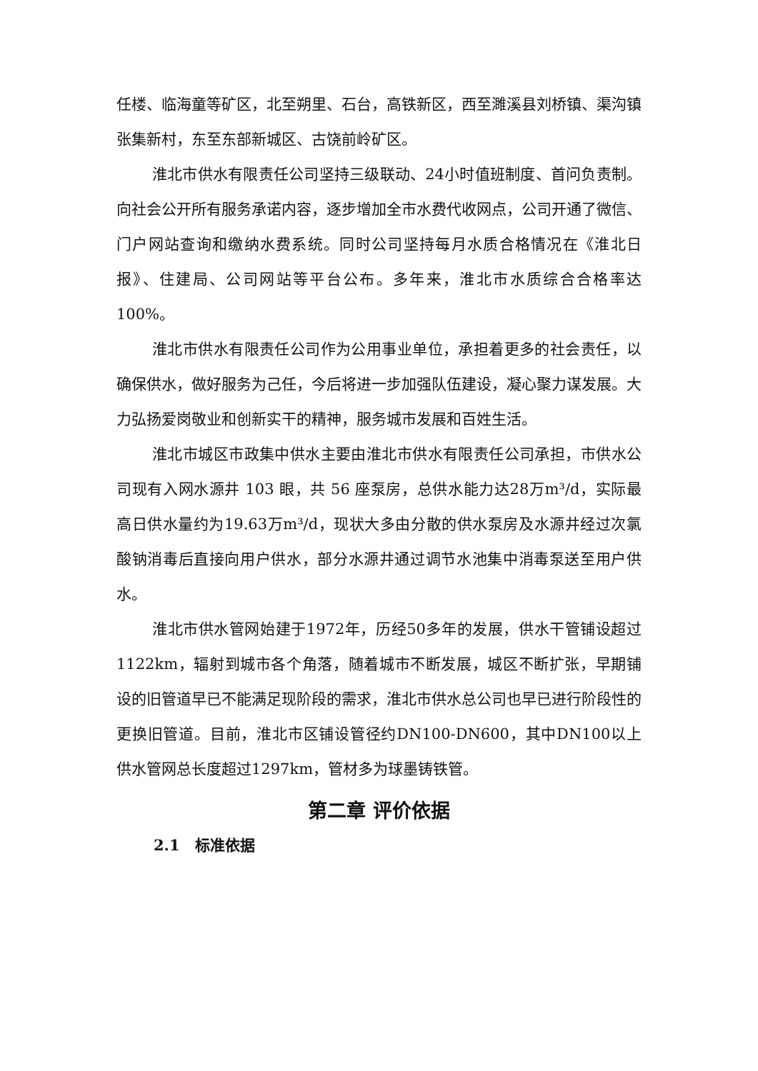任楼、临海童等矿区，北至朔里、石台，高铁新区，西至濉溪县刘桥镇、渠沟镇张集新村，东至东部新城区、古饶前岭矿区。
淮北市供水有限责任公司坚持三级联动、24小时值班制度、首问负责制。向社会公开所有服务承诺内容，逐步增加全市水费代收网点，公司开通了微信、门户网站查询和缴纳水费系统。同时公司坚持每月水质合格情况在《淮北日报》、住建局、公司网站等平台公布。多年来，淮北市水质综合合格率达100%。
淮北市供水有限责任公司作为公用事业单位，承担着更多的社会责任，以确保供水，做好服务为己任，今后将进一步加强队伍建设，凝心聚力谋发展。大力弘扬爱岗敬业和创新实干的精神，服务城市发展和百姓生活。
淮北市城区市政集中供水主要由淮北市供水有限责任公司承担，市供水公司现有入网水源井 103 眼，共 56 座泵房，总供水能力达28万m³/d，实际最高日供水量约为19.63万m³/d，现状大多由分散的供水泵房及水源井经过次氯酸钠消毒后直接向用户供水，部分水源井通过调节水池集中消毒泵送至用户供水。
淮北市供水管网始建于1972年，历经50多年的发展，供水干管铺设超过1122km，辐射到城市各个角落，随着城市不断发展，城区不断扩张，早期铺设的旧管道早已不能满足现阶段的需求，淮北市供水总公司也早已进行阶段性的更换旧管道。目前，淮北市区铺设管径约DN100-DN600，其中DN100以上供水管网总长度超过1297km，管材多为球墨铸铁管。
第二章 评价依据
2.1　标准依据